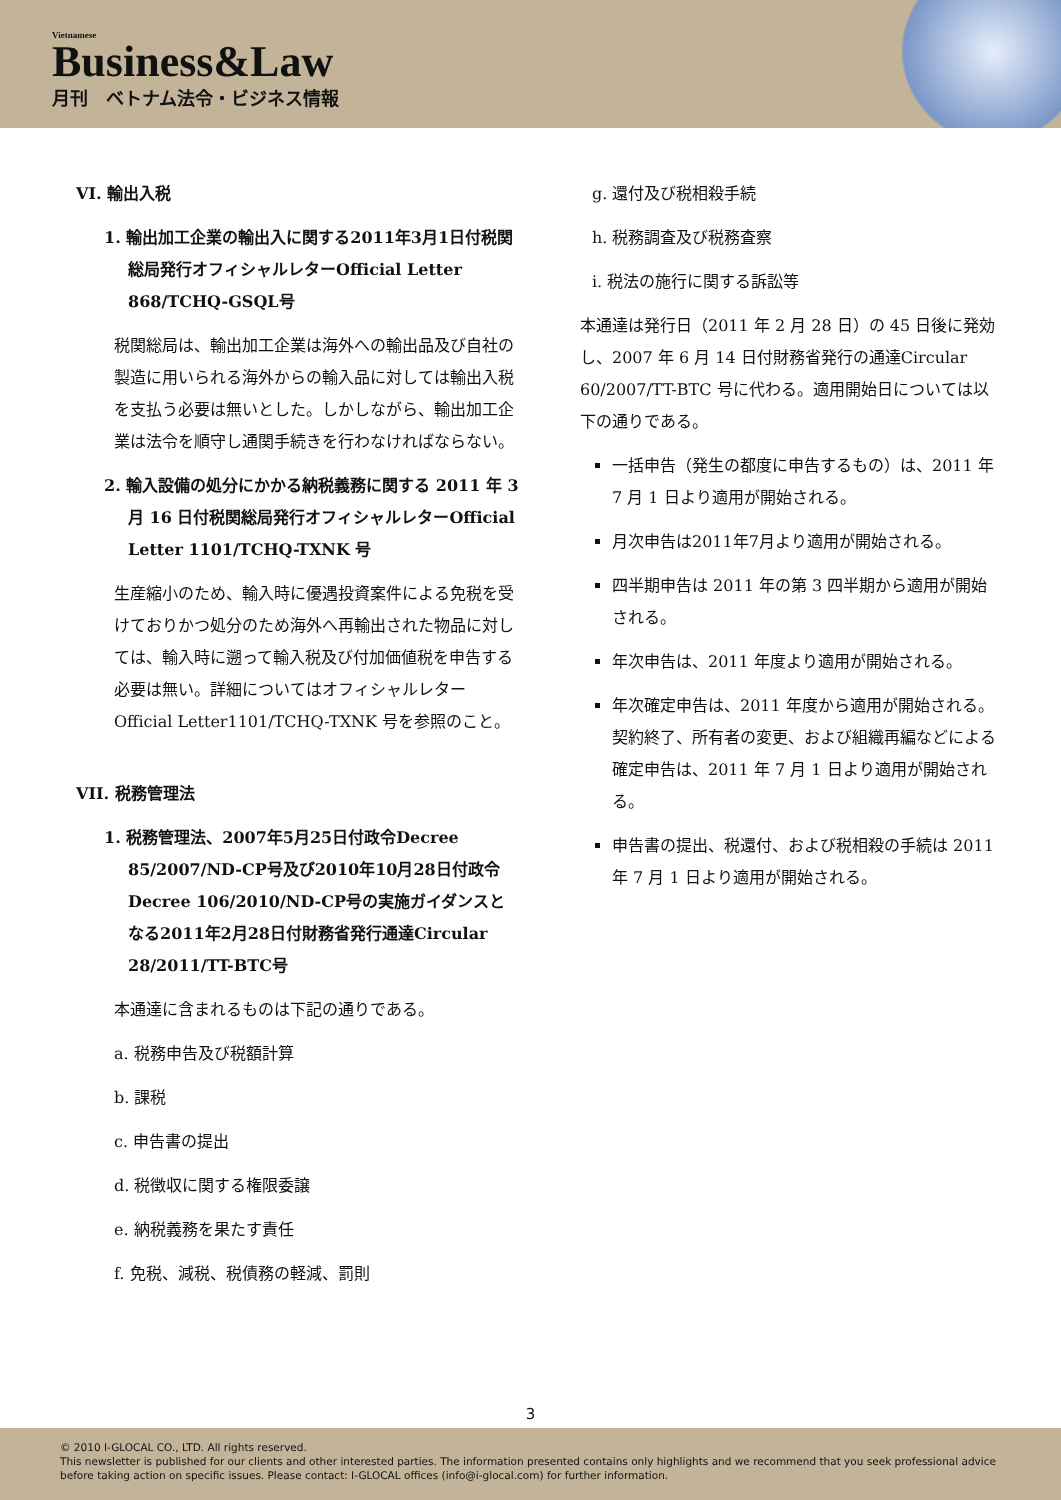Vietnamese
Business&Law
月刊　ベトナム法令・ビジネス情報
VI. 輸出入税
1. 輸出加工企業の輸出入に関する2011年3月1日付税関総局発行オフィシャルレターOfficial Letter 868/TCHQ-GSQL号
税関総局は、輸出加工企業は海外への輸出品及び自社の製造に用いられる海外からの輸入品に対しては輸出入税を支払う必要は無いとした。しかしながら、輸出加工企業は法令を順守し通関手続きを行わなければならない。
2. 輸入設備の処分にかかる納税義務に関する 2011 年 3 月 16 日付税関総局発行オフィシャルレターOfficial Letter 1101/TCHQ-TXNK 号
生産縮小のため、輸入時に優遇投資案件による免税を受けておりかつ処分のため海外へ再輸出された物品に対しては、輸入時に遡って輸入税及び付加価値税を申告する必要は無い。詳細についてはオフィシャルレター Official Letter1101/TCHQ-TXNK 号を参照のこと。
VII. 税務管理法
1. 税務管理法、2007年5月25日付政令Decree 85/2007/ND-CP号及び2010年10月28日付政令Decree 106/2010/ND-CP号の実施ガイダンスとなる2011年2月28日付財務省発行通達Circular 28/2011/TT-BTC号
本通達に含まれるものは下記の通りである。
a. 税務申告及び税額計算
b. 課税
c. 申告書の提出
d. 税徴収に関する権限委譲
e. 納税義務を果たす責任
f. 免税、減税、税債務の軽減、罰則
g. 還付及び税相殺手続
h. 税務調査及び税務査察
i. 税法の施行に関する訴訟等
本通達は発行日（2011 年 2 月 28 日）の 45 日後に発効し、2007 年 6 月 14 日付財務省発行の通達Circular 60/2007/TT-BTC 号に代わる。適用開始日については以下の通りである。
一括申告（発生の都度に申告するもの）は、2011 年 7 月 1 日より適用が開始される。
月次申告は2011年7月より適用が開始される。
四半期申告は 2011 年の第 3 四半期から適用が開始される。
年次申告は、2011 年度より適用が開始される。
年次確定申告は、2011 年度から適用が開始される。契約終了、所有者の変更、および組織再編などによる確定申告は、2011 年 7 月 1 日より適用が開始される。
申告書の提出、税還付、および税相殺の手続は 2011 年 7 月 1 日より適用が開始される。
3
© 2010 I-GLOCAL CO., LTD. All rights reserved.
This newsletter is published for our clients and other interested parties. The information presented contains only highlights and we recommend that you seek professional advice before taking action on specific issues. Please contact: I-GLOCAL offices (info@i-glocal.com) for further information.